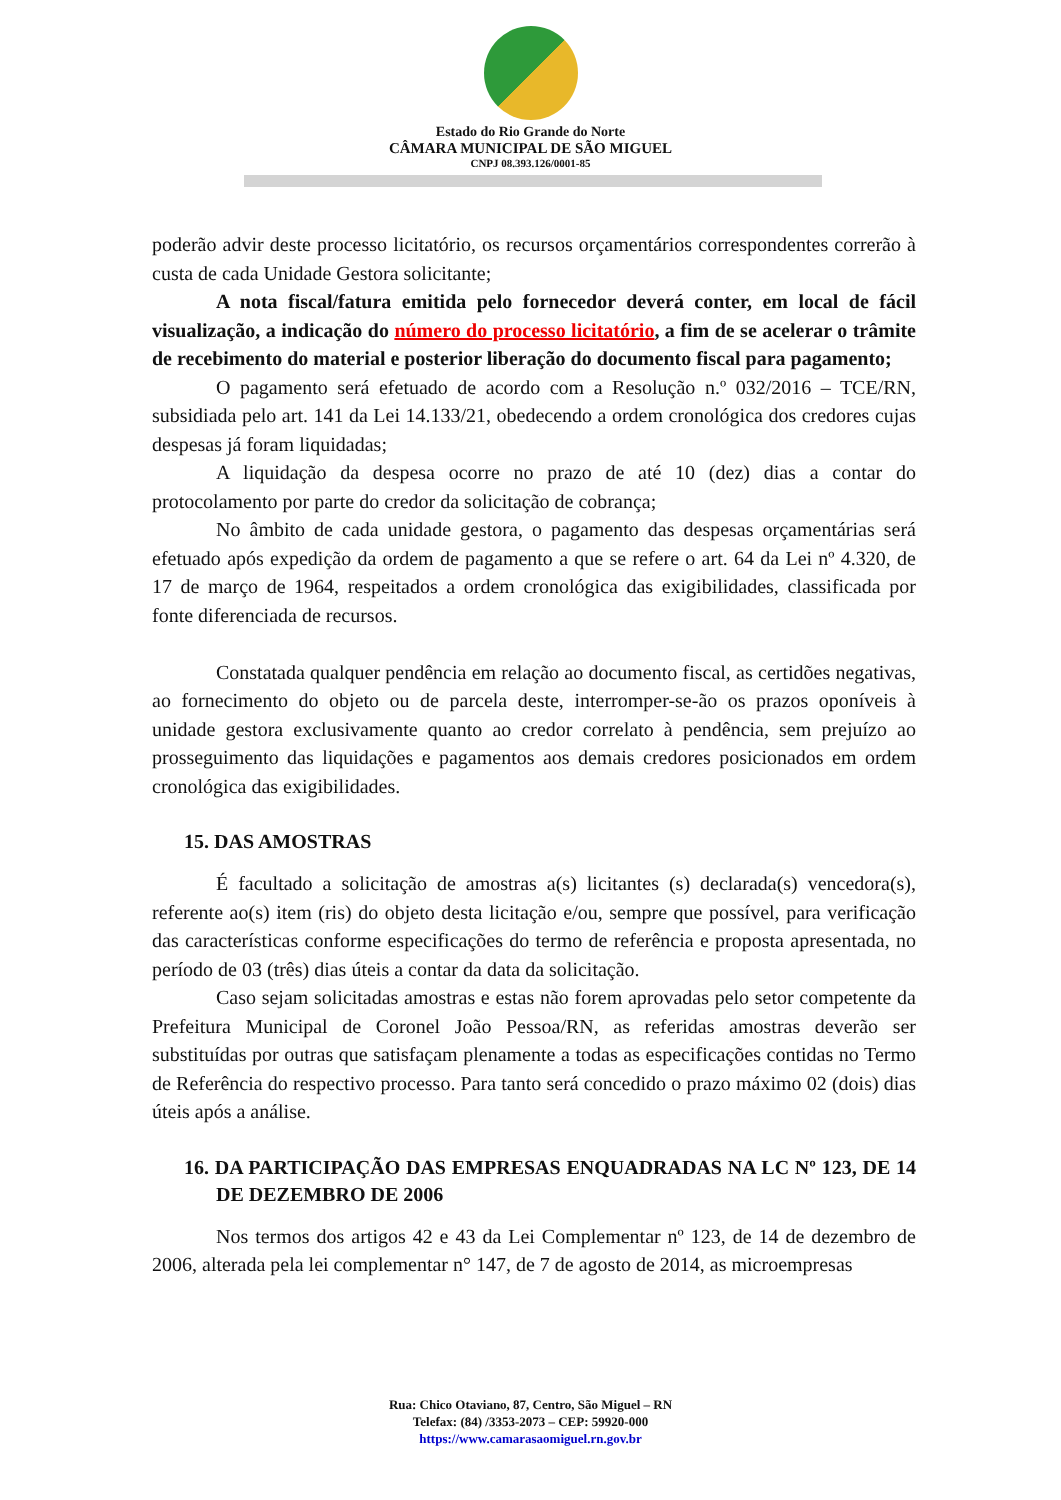Estado do Rio Grande do Norte
CÂMARA MUNICIPAL DE SÃO MIGUEL
CNPJ 08.393.126/0001-85
poderão advir deste processo licitatório, os recursos orçamentários correspondentes correrão à custa de cada Unidade Gestora solicitante;
A nota fiscal/fatura emitida pelo fornecedor deverá conter, em local de fácil visualização, a indicação do número do processo licitatório, a fim de se acelerar o trâmite de recebimento do material e posterior liberação do documento fiscal para pagamento;
O pagamento será efetuado de acordo com a Resolução n.º 032/2016 – TCE/RN, subsidiada pelo art. 141 da Lei 14.133/21, obedecendo a ordem cronológica dos credores cujas despesas já foram liquidadas;
A liquidação da despesa ocorre no prazo de até 10 (dez) dias a contar do protocolamento por parte do credor da solicitação de cobrança;
No âmbito de cada unidade gestora, o pagamento das despesas orçamentárias será efetuado após expedição da ordem de pagamento a que se refere o art. 64 da Lei nº 4.320, de 17 de março de 1964, respeitados a ordem cronológica das exigibilidades, classificada por fonte diferenciada de recursos.
Constatada qualquer pendência em relação ao documento fiscal, as certidões negativas, ao fornecimento do objeto ou de parcela deste, interromper-se-ão os prazos oponíveis à unidade gestora exclusivamente quanto ao credor correlato à pendência, sem prejuízo ao prosseguimento das liquidações e pagamentos aos demais credores posicionados em ordem cronológica das exigibilidades.
15. DAS AMOSTRAS
É facultado a solicitação de amostras a(s) licitantes (s) declarada(s) vencedora(s), referente ao(s) item (ris) do objeto desta licitação e/ou, sempre que possível, para verificação das características conforme especificações do termo de referência e proposta apresentada, no período de 03 (três) dias úteis a contar da data da solicitação.
Caso sejam solicitadas amostras e estas não forem aprovadas pelo setor competente da Prefeitura Municipal de Coronel João Pessoa/RN, as referidas amostras deverão ser substituídas por outras que satisfaçam plenamente a todas as especificações contidas no Termo de Referência do respectivo processo. Para tanto será concedido o prazo máximo 02 (dois) dias úteis após a análise.
16. DA PARTICIPAÇÃO DAS EMPRESAS ENQUADRADAS NA LC Nº 123, DE 14 DE DEZEMBRO DE 2006
Nos termos dos artigos 42 e 43 da Lei Complementar nº 123, de 14 de dezembro de 2006, alterada pela lei complementar n° 147, de 7 de agosto de 2014, as microempresas
Rua: Chico Otaviano, 87, Centro, São Miguel – RN
Telefax: (84) /3353-2073 – CEP: 59920-000
https://www.camarasaomiguel.rn.gov.br